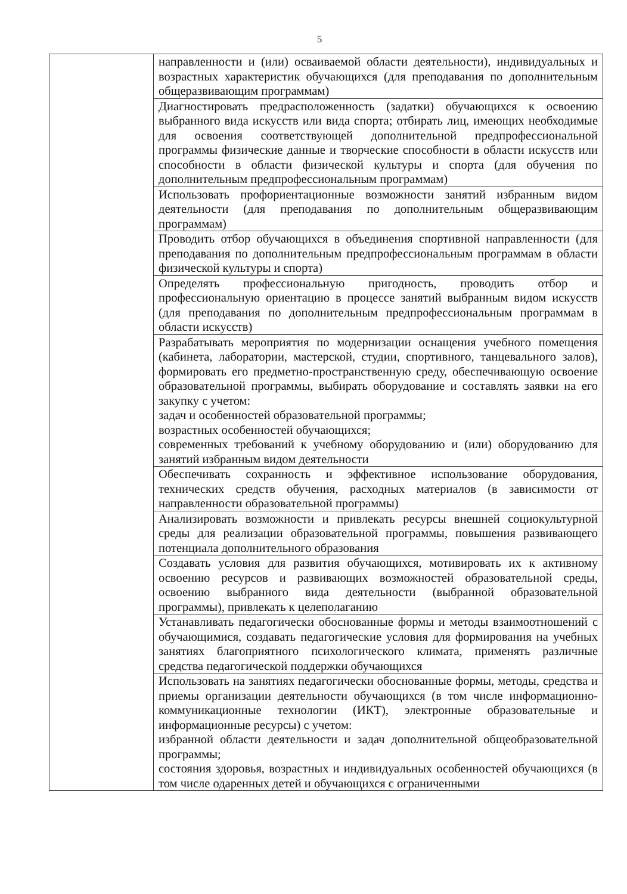5
| | направленности и (или) осваиваемой области деятельности), индивидуальных и возрастных характеристик обучающихся (для преподавания по дополнительным общеразвивающим программам) |
| | Диагностировать предрасположенность (задатки) обучающихся к освоению выбранного вида искусств или вида спорта; отбирать лиц, имеющих необходимые для освоения соответствующей дополнительной предпрофессиональной программы физические данные и творческие способности в области искусств или способности в области физической культуры и спорта (для обучения по дополнительным предпрофессиональным программам) |
| | Использовать профориентационные возможности занятий избранным видом деятельности (для преподавания по дополнительным общеразвивающим программам) |
| | Проводить отбор обучающихся в объединения спортивной направленности (для преподавания по дополнительным предпрофессиональным программам в области физической культуры и спорта) |
| | Определять профессиональную пригодность, проводить отбор и профессиональную ориентацию в процессе занятий выбранным видом искусств (для преподавания по дополнительным предпрофессиональным программам в области искусств) |
| | Разрабатывать мероприятия по модернизации оснащения учебного помещения (кабинета, лаборатории, мастерской, студии, спортивного, танцевального залов), формировать его предметно-пространственную среду, обеспечивающую освоение образовательной программы, выбирать оборудование и составлять заявки на его закупку с учетом: задач и особенностей образовательной программы; возрастных особенностей обучающихся; современных требований к учебному оборудованию и (или) оборудованию для занятий избранным видом деятельности |
| | Обеспечивать сохранность и эффективное использование оборудования, технических средств обучения, расходных материалов (в зависимости от направленности образовательной программы) |
| | Анализировать возможности и привлекать ресурсы внешней социокультурной среды для реализации образовательной программы, повышения развивающего потенциала дополнительного образования |
| | Создавать условия для развития обучающихся, мотивировать их к активному освоению ресурсов и развивающих возможностей образовательной среды, освоению выбранного вида деятельности (выбранной образовательной программы), привлекать к целеполаганию |
| | Устанавливать педагогически обоснованные формы и методы взаимоотношений с обучающимися, создавать педагогические условия для формирования на учебных занятиях благоприятного психологического климата, применять различные средства педагогической поддержки обучающихся |
| | Использовать на занятиях педагогически обоснованные формы, методы, средства и приемы организации деятельности обучающихся (в том числе информационно-коммуникационные технологии (ИКТ), электронные образовательные и информационные ресурсы) с учетом: избранной области деятельности и задач дополнительной общеобразовательной программы; состояния здоровья, возрастных и индивидуальных особенностей обучающихся (в том числе одаренных детей и обучающихся с ограниченными |